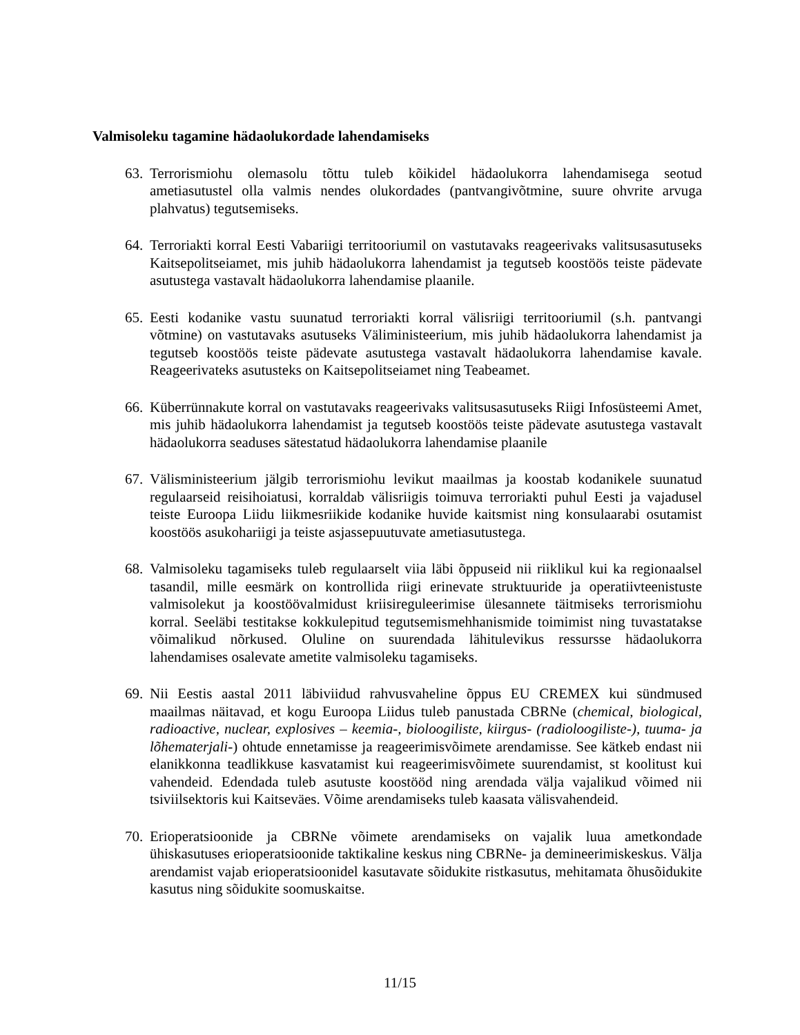Valmisoleku tagamine hädaolukordade lahendamiseks
63. Terrorismiohu olemasolu tõttu tuleb kõikidel hädaolukorra lahendamisega seotud ametiasutustel olla valmis nendes olukordades (pantvangivõtmine, suure ohvrite arvuga plahvatus) tegutsemiseks.
64. Terroriakti korral Eesti Vabariigi territooriumil on vastutavaks reageerivaks valitsusasutuseks Kaitsepolitseiamet, mis juhib hädaolukorra lahendamist ja tegutseb koostöös teiste pädevate asutustega vastavalt hädaolukorra lahendamise plaanile.
65. Eesti kodanike vastu suunatud terroriakti korral välisriigi territooriumil (s.h. pantvangi võtmine) on vastutavaks asutuseks Väliministeerium, mis juhib hädaolukorra lahendamist ja tegutseb koostöös teiste pädevate asutustega vastavalt hädaolukorra lahendamise kavale. Reageerivateks asutusteks on Kaitsepolitseiamet ning Teabeamet.
66. Küberrünnakute korral on vastutavaks reageerivaks valitsusasutuseks Riigi Infosüsteemi Amet, mis juhib hädaolukorra lahendamist ja tegutseb koostöös teiste pädevate asutustega vastavalt hädaolukorra seaduses sätestatud hädaolukorra lahendamise plaanile
67. Välisministeerium jälgib terrorismiohu levikut maailmas ja koostab kodanikele suunatud regulaarseid reisihoiatusi, korraldab välisriigis toimuva terroriakti puhul Eesti ja vajadusel teiste Euroopa Liidu liikmesriikide kodanike huvide kaitsmist ning konsulaarabi osutamist koostöös asukohariigi ja teiste asjassepuutuvate ametiasutustega.
68. Valmisoleku tagamiseks tuleb regulaarselt viia läbi õppuseid nii riiklikul kui ka regionaalsel tasandil, mille eesmärk on kontrollida riigi erinevate struktuuride ja operatiivteenistuste valmisolekut ja koostöövalmidust kriisireguleerimise ülesannete täitmiseks terrorismiohu korral. Seeläbi testitakse kokkulepitud tegutsemismehhanismide toimimist ning tuvastatakse võimalikud nõrkused. Oluline on suurendada lähitulevikus ressursse hädaolukorra lahendamises osalevate ametite valmisoleku tagamiseks.
69. Nii Eestis aastal 2011 läbiviidud rahvusvaheline õppus EU CREMEX kui sündmused maailmas näitavad, et kogu Euroopa Liidus tuleb panustada CBRNe (chemical, biological, radioactive, nuclear, explosives – keemia-, bioloogiliste, kiirgus- (radioloogiliste-), tuuma- ja lõhematerjali-) ohtude ennetamisse ja reageerimisvõimete arendamisse. See kätkeb endast nii elanikkonna teadlikkuse kasvatamist kui reageerimisvõimete suurendamist, st koolitust kui vahendeid. Edendada tuleb asutuste koostööd ning arendada välja vajalikud võimed nii tsiviilsektoris kui Kaitseväes. Võime arendamiseks tuleb kaasata välisvahendeid.
70. Erioperatsioonide ja CBRNe võimete arendamiseks on vajalik luua ametkondade ühiskasutuses erioperatsioonide taktikaline keskus ning CBRNe- ja demineerimiskeskus. Välja arendamist vajab erioperatsioonidel kasutavate sõidukite ristkasutus, mehitamata õhusõidukite kasutus ning sõidukite soomuskaitse.
11/15